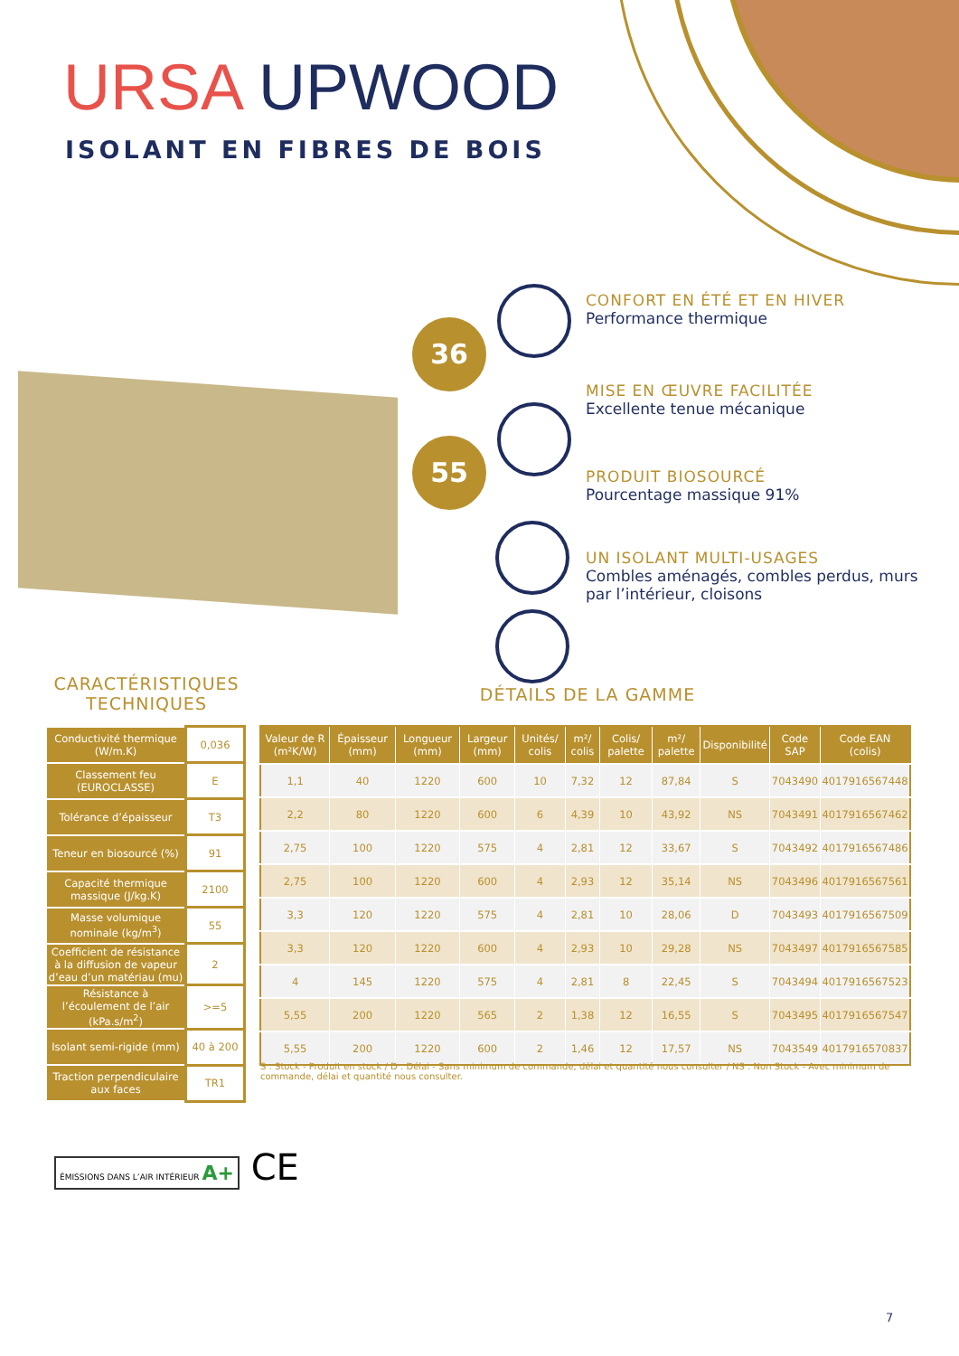URSA UPWOOD
ISOLANT EN FIBRES DE BOIS
36
55
CONFORT EN ÉTÉ ET EN HIVER
Performance thermique
MISE EN ŒUVRE FACILITÉE
Excellente tenue mécanique
PRODUIT BIOSOURCÉ
Pourcentage massique 91%
UN ISOLANT MULTI-USAGES
Combles aménagés, combles perdus, murs par l’intérieur, cloisons
CARACTÉRISTIQUES TECHNIQUES
DÉTAILS DE LA GAMME
| Conductivité thermique (W/m.K) | 0,036 |
| Classement feu (EUROCLASSE) | E |
| Tolérance d’épaisseur | T3 |
| Teneur en biosourcé (%) | 91 |
| Capacité thermique massique (J/kg.K) | 2100 |
| Masse volumique nominale (kg/m<sup>3</sup>) | 55 |
| Coefficient de résistance à la diffusion de vapeur d’eau d’un matériau (mu) | 2 |
| Résistance à l’écoulement de l’air (kPa.s/m<sup>2</sup>) | >=5 |
| Isolant semi-rigide (mm) | 40 à 200 |
| Traction perpendiculaire aux faces | TR1 |
| Valeur de R (m²K/W) | Épaisseur (mm) | Longueur (mm) | Largeur (mm) | Unités/ colis | m²/ colis | Colis/ palette | m²/ palette | Disponibilité | Code SAP | Code EAN (colis) |
| --- | --- | --- | --- | --- | --- | --- | --- | --- | --- | --- |
| 1,1 | 40 | 1220 | 600 | 10 | 7,32 | 12 | 87,84 | S | 7043490 | 4017916567448 |
| 2,2 | 80 | 1220 | 600 | 6 | 4,39 | 10 | 43,92 | NS | 7043491 | 4017916567462 |
| 2,75 | 100 | 1220 | 575 | 4 | 2,81 | 12 | 33,67 | S | 7043492 | 4017916567486 |
| 2,75 | 100 | 1220 | 600 | 4 | 2,93 | 12 | 35,14 | NS | 7043496 | 4017916567561 |
| 3,3 | 120 | 1220 | 575 | 4 | 2,81 | 10 | 28,06 | D | 7043493 | 4017916567509 |
| 3,3 | 120 | 1220 | 600 | 4 | 2,93 | 10 | 29,28 | NS | 7043497 | 4017916567585 |
| 4 | 145 | 1220 | 575 | 4 | 2,81 | 8 | 22,45 | S | 7043494 | 4017916567523 |
| 5,55 | 200 | 1220 | 565 | 2 | 1,38 | 12 | 16,55 | S | 7043495 | 4017916567547 |
| 5,55 | 200 | 1220 | 600 | 2 | 1,46 | 12 | 17,57 | NS | 7043549 | 4017916570837 |
S : Stock - Produit en stock / D : Délai - Sans minimum de commande, délai et quantité nous consulter / NS : Non Stock - Avec minimum de commande, délai et quantité nous consulter.
ÉMISSIONS DANS L’AIR INTÉRIEUR A+ CE
7